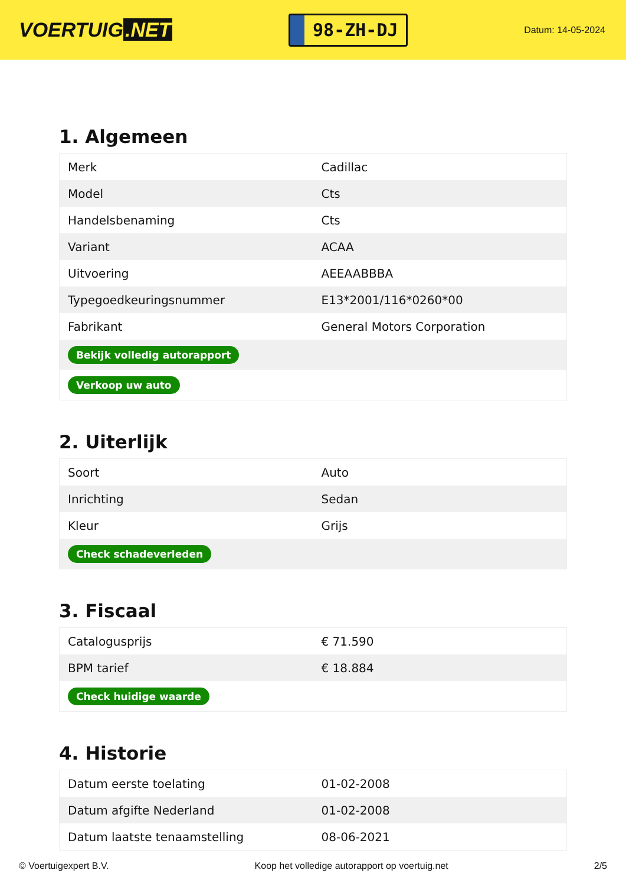VOERTUIG.NET
98-ZH-DJ
Datum: 14-05-2024
1. Algemeen
| Merk | Cadillac |
| Model | Cts |
| Handelsbenaming | Cts |
| Variant | ACAA |
| Uitvoering | AEEAABBBA |
| Typegoedkeuringsnummer | E13*2001/116*0260*00 |
| Fabrikant | General Motors Corporation |
| Bekijk volledig autorapport | |
| Verkoop uw auto | |
2. Uiterlijk
| Soort | Auto |
| Inrichting | Sedan |
| Kleur | Grijs |
| Check schadeverleden | |
3. Fiscaal
| Catalogusprijs | € 71.590 |
| BPM tarief | € 18.884 |
| Check huidige waarde | |
4. Historie
| Datum eerste toelating | 01-02-2008 |
| Datum afgifte Nederland | 01-02-2008 |
| Datum laatste tenaamstelling | 08-06-2021 |
© Voertuigexpert B.V. Koop het volledige autorapport op voertuig.net 2/5